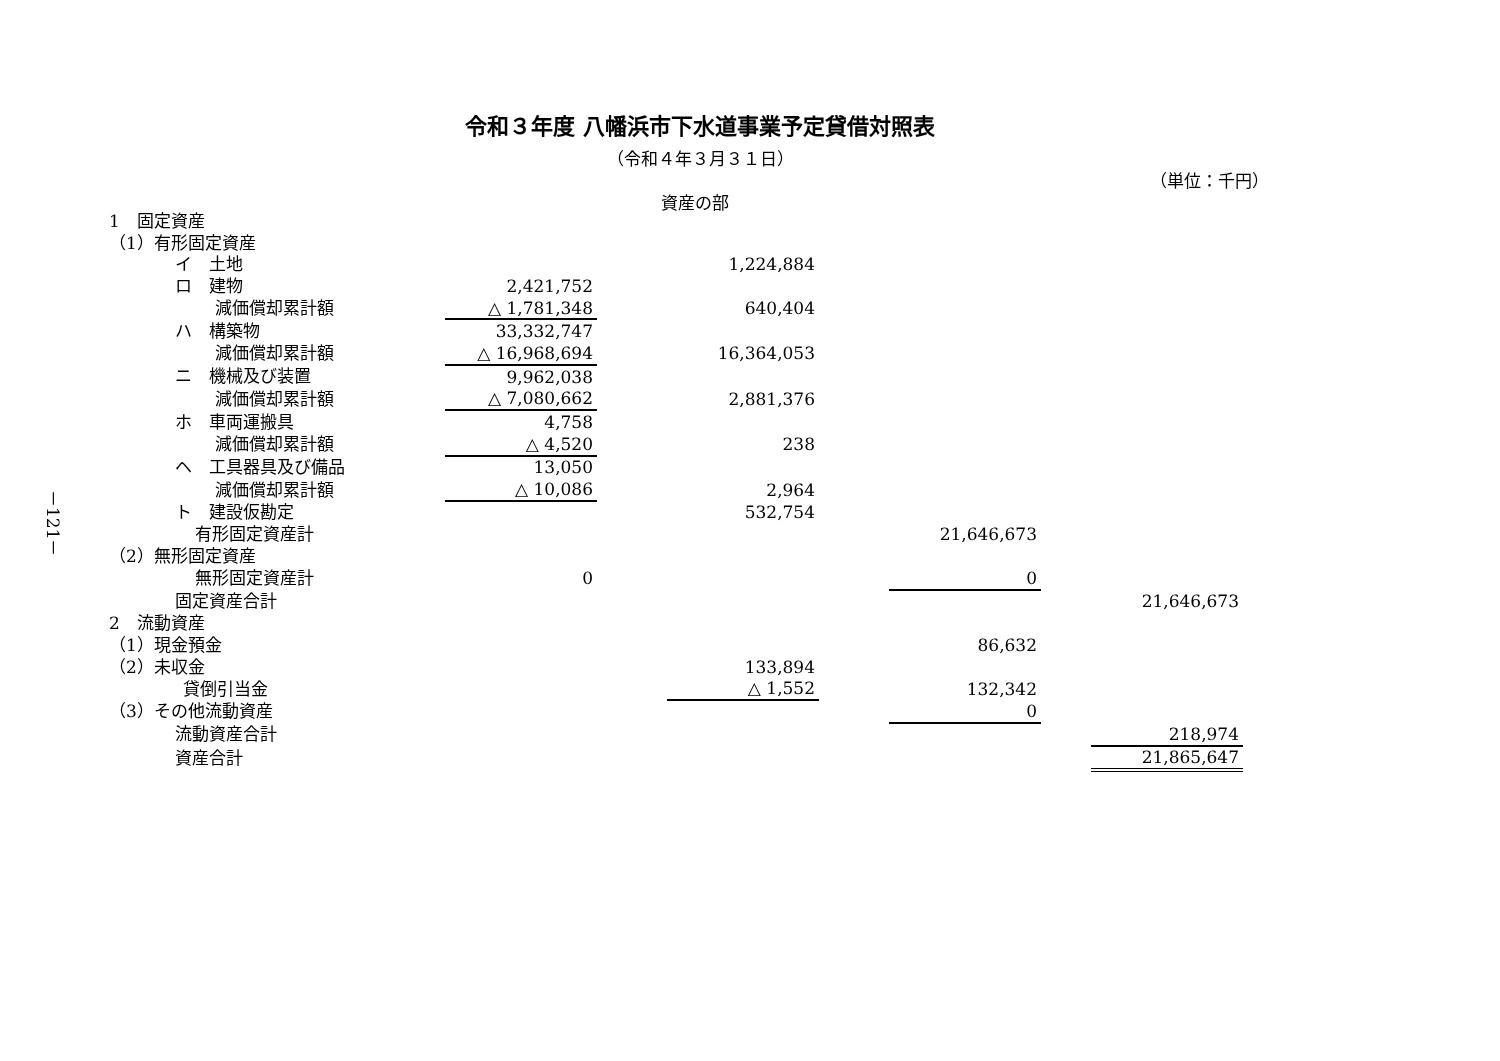－121－
令和３年度 八幡浜市下水道事業予定貸借対照表
（令和４年３月３１日）
（単位：千円）
資産の部
| 1 固定資産 | | | | | | | |
| （1）有形固定資産 | | | | | | | |
| イ 土地 | | | 1,224,884 | | | | |
| ロ 建物 | 2,421,752 | | | | | | |
| 減価償却累計額 | △ 1,781,348 | | 640,404 | | | | |
| ハ 構築物 | 33,332,747 | | | | | | |
| 減価償却累計額 | △ 16,968,694 | | 16,364,053 | | | | |
| ニ 機械及び装置 | 9,962,038 | | | | | | |
| 減価償却累計額 | △ 7,080,662 | | 2,881,376 | | | | |
| ホ 車両運搬具 | 4,758 | | | | | | |
| 減価償却累計額 | △ 4,520 | | 238 | | | | |
| ヘ 工具器具及び備品 | 13,050 | | | | | | |
| 減価償却累計額 | △ 10,086 | | 2,964 | | | | |
| ト 建設仮勘定 | | | 532,754 | | | | |
| 有形固定資産計 | | | | | 21,646,673 | | |
| （2）無形固定資産 | | | | | | | |
| 無形固定資産計 | 0 | | | | 0 | | |
| 固定資産合計 | | | | | | | 21,646,673 |
| 2 流動資産 | | | | | | | |
| （1）現金預金 | | | | | 86,632 | | |
| （2）未収金 | | | 133,894 | | | | |
| 貸倒引当金 | | | △ 1,552 | | 132,342 | | |
| （3）その他流動資産 | | | | | 0 | | |
| 流動資産合計 | | | | | | | 218,974 |
| 資産合計 | | | | | | | 21,865,647 |